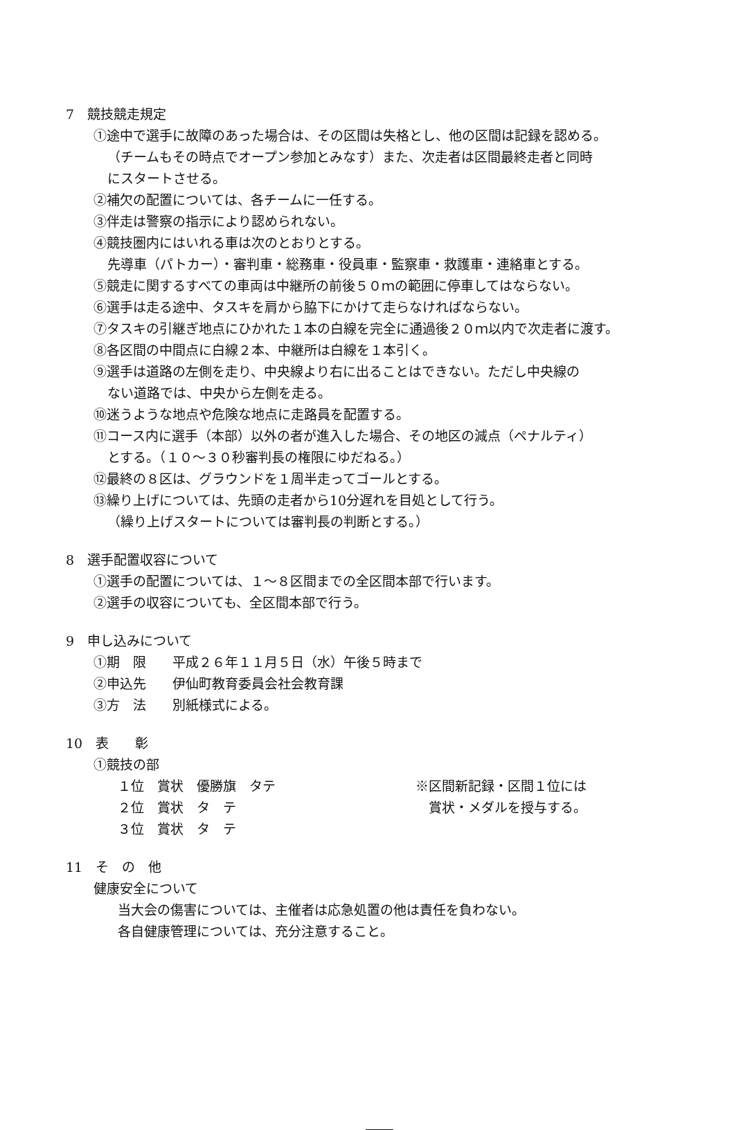7　競技競走規定
①途中で選手に故障のあった場合は、その区間は失格とし、他の区間は記録を認める。
（チームもその時点でオープン参加とみなす）また、次走者は区間最終走者と同時
にスタートさせる。
②補欠の配置については、各チームに一任する。
③伴走は警察の指示により認められない。
④競技圏内にはいれる車は次のとおりとする。
先導車（パトカー）・審判車・総務車・役員車・監察車・救護車・連絡車とする。
⑤競走に関するすべての車両は中継所の前後５０ｍの範囲に停車してはならない。
⑥選手は走る途中、タスキを肩から脇下にかけて走らなければならない。
⑦タスキの引継ぎ地点にひかれた１本の白線を完全に通過後２０ｍ以内で次走者に渡す。
⑧各区間の中間点に白線２本、中継所は白線を１本引く。
⑨選手は道路の左側を走り、中央線より右に出ることはできない。ただし中央線の
ない道路では、中央から左側を走る。
⑩迷うような地点や危険な地点に走路員を配置する。
⑪コース内に選手（本部）以外の者が進入した場合、その地区の減点（ペナルティ）
とする。（１０～３０秒審判長の権限にゆだねる。）
⑫最終の８区は、グラウンドを１周半走ってゴールとする。
⑬繰り上げについては、先頭の走者から10分遅れを目処として行う。
（繰り上げスタートについては審判長の判断とする。）
8　選手配置収容について
①選手の配置については、１～８区間までの全区間本部で行います。
②選手の収容についても、全区間本部で行う。
9　申し込みについて
①期　限　　平成２６年１１月５日（水）午後５時まで
②申込先　　伊仙町教育委員会社会教育課
③方　法　　別紙様式による。
10　表　　彰
①競技の部
１位　賞状　優勝旗　タテ ※区間新記録・区間１位には
２位　賞状　タ　テ 　賞状・メダルを授与する。
３位　賞状　タ　テ
11　そ　の　他
健康安全について
当大会の傷害については、主催者は応急処置の他は責任を負わない。
各自健康管理については、充分注意すること。